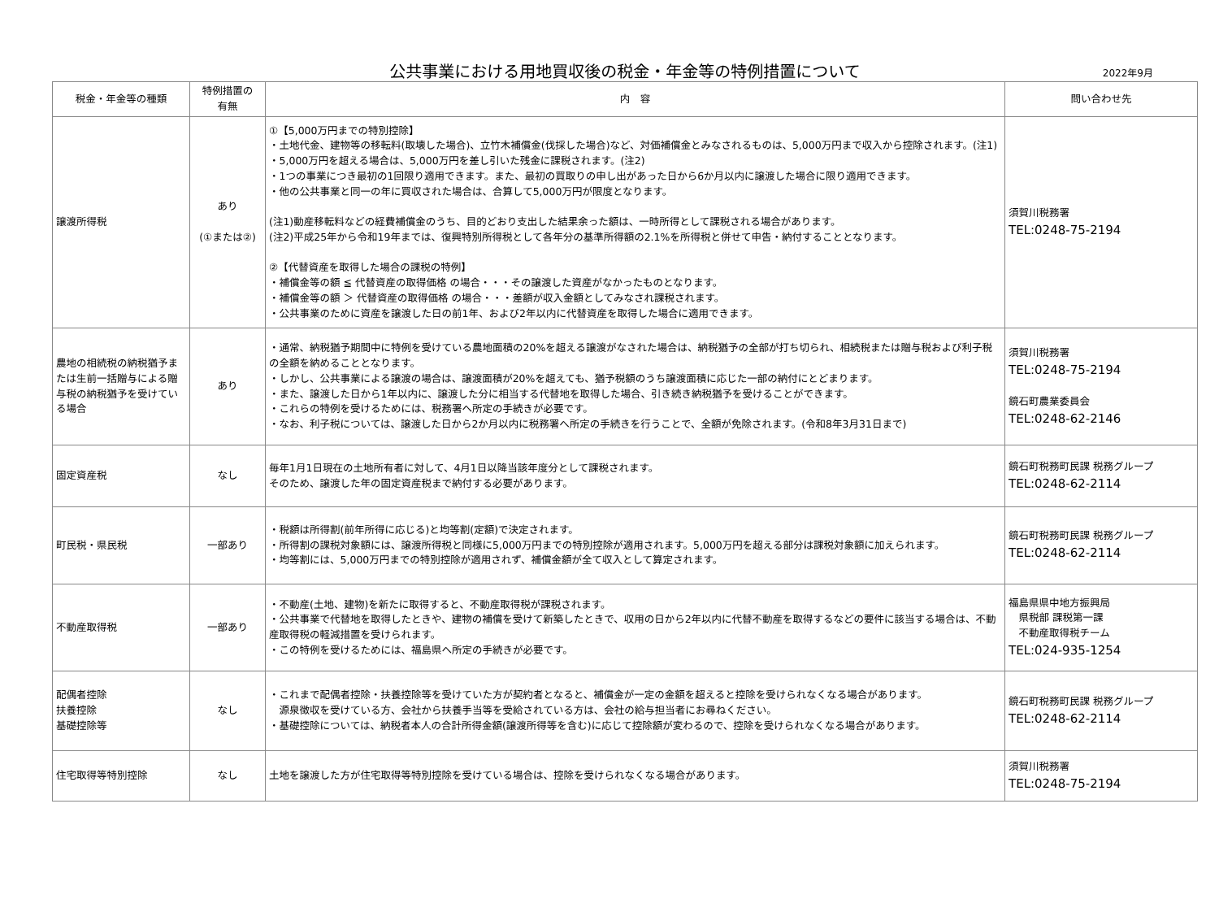公共事業における用地買収後の税金・年金等の特例措置について
2022年9月
| 税金・年金等の種類 | 特例措置の 有無 | 内 容 | 問い合わせ先 |
| --- | --- | --- | --- |
| 譲渡所得税 | あり (①または②) | ①【5,000万円までの特別控除】 ・土地代金、建物等の移転料(取壊した場合)、立竹木補償金(伐採した場合)など、対価補償金とみなされるものは、5,000万円まで収入から控除されます。(注1) ・5,000万円を超える場合は、5,000万円を差し引いた残金に課税されます。(注2) ・1つの事業につき最初の1回限り適用できます。また、最初の買取りの申し出があった日から6か月以内に譲渡した場合に限り適用できます。 ・他の公共事業と同一の年に買収された場合は、合算して5,000万円が限度となります。 (注1)動産移転料などの経費補償金のうち、目的どおり支出した結果余った額は、一時所得として課税される場合があります。 (注2)平成25年から令和19年までは、復興特別所得税として各年分の基準所得額の2.1%を所得税と併せて申告・納付することとなります。 ②【代替資産を取得した場合の課税の特例】 ・補償金等の額 ≦ 代替資産の取得価格 の場合・・・その譲渡した資産がなかったものとなります。 ・補償金等の額 ＞ 代替資産の取得価格 の場合・・・差額が収入金額としてみなされ課税されます。 ・公共事業のために資産を譲渡した日の前1年、および2年以内に代替資産を取得した場合に適用できます。 | 須賀川税務署 TEL:0248-75-2194 |
| 農地の相続税の納税猶予または生前一括贈与による贈与税の納税猶予を受けている場合 | あり | ・通常、納税猶予期間中に特例を受けている農地面積の20%を超える譲渡がなされた場合は、納税猶予の全部が打ち切られ、相続税または贈与税および利子税の全額を納めることとなります。 ・しかし、公共事業による譲渡の場合は、譲渡面積が20%を超えても、猶予税額のうち譲渡面積に応じた一部の納付にとどまります。 ・また、譲渡した日から1年以内に、譲渡した分に相当する代替地を取得した場合、引き続き納税猶予を受けることができます。 ・これらの特例を受けるためには、税務署へ所定の手続きが必要です。 ・なお、利子税については、譲渡した日から2か月以内に税務署へ所定の手続きを行うことで、全額が免除されます。(令和8年3月31日まで) | 須賀川税務署 TEL:0248-75-2194 鏡石町農業委員会 TEL:0248-62-2146 |
| 固定資産税 | なし | 毎年1月1日現在の土地所有者に対して、4月1日以降当該年度分として課税されます。 そのため、譲渡した年の固定資産税まで納付する必要があります。 | 鏡石町税務町民課 税務グループ TEL:0248-62-2114 |
| 町民税・県民税 | 一部あり | ・税額は所得割(前年所得に応じる)と均等割(定額)で決定されます。 ・所得割の課税対象額には、譲渡所得税と同様に5,000万円までの特別控除が適用されます。5,000万円を超える部分は課税対象額に加えられます。 ・均等割には、5,000万円までの特別控除が適用されず、補償金額が全て収入として算定されます。 | 鏡石町税務町民課 税務グループ TEL:0248-62-2114 |
| 不動産取得税 | 一部あり | ・不動産(土地、建物)を新たに取得すると、不動産取得税が課税されます。 ・公共事業で代替地を取得したときや、建物の補償を受けて新築したときで、収用の日から2年以内に代替不動産を取得するなどの要件に該当する場合は、不動産取得税の軽減措置を受けられます。 ・この特例を受けるためには、福島県へ所定の手続きが必要です。 | 福島県県中地方振興局 県税部 課税第一課 不動産取得税チーム TEL:024-935-1254 |
| 配偶者控除 扶養控除 基礎控除等 | なし | ・これまで配偶者控除・扶養控除等を受けていた方が契約者となると、補償金が一定の金額を超えると控除を受けられなくなる場合があります。 源泉徴収を受けている方、会社から扶養手当等を受給されている方は、会社の給与担当者にお尋ねください。 ・基礎控除については、納税者本人の合計所得金額(譲渡所得等を含む)に応じて控除額が変わるので、控除を受けられなくなる場合があります。 | 鏡石町税務町民課 税務グループ TEL:0248-62-2114 |
| 住宅取得等特別控除 | なし | 土地を譲渡した方が住宅取得等特別控除を受けている場合は、控除を受けられなくなる場合があります。 | 須賀川税務署 TEL:0248-75-2194 |